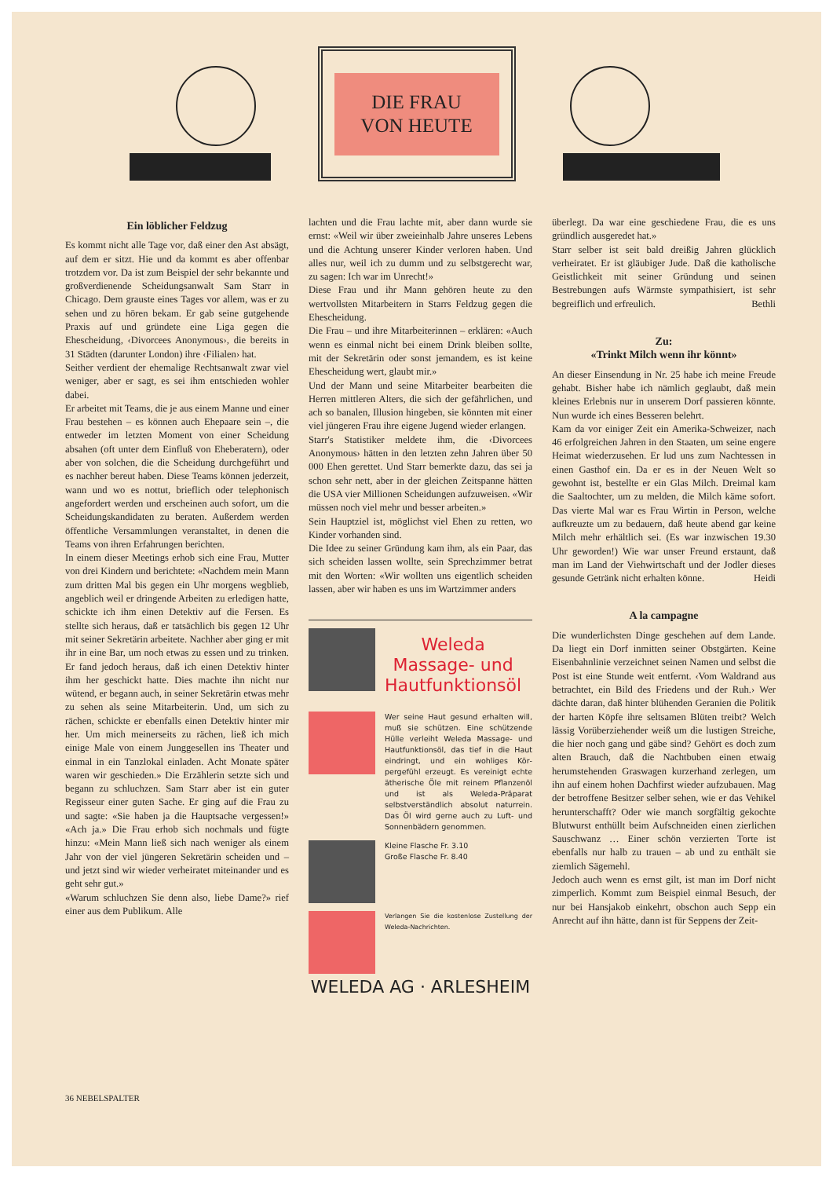DIE FRAU
VON HEUTE
Ein löblicher Feldzug
Es kommt nicht alle Tage vor, daß einer den Ast absägt, auf dem er sitzt. Hie und da kommt es aber offenbar trotzdem vor. Da ist zum Beispiel der sehr bekannte und groß­verdienende Scheidungsanwalt Sam Starr in Chicago. Dem grauste eines Tages vor allem, was er zu sehen und zu hören bekam. Er gab seine gutgehende Praxis auf und gründete eine Liga gegen die Ehescheidung, ‹Divorcees Anonymous›, die bereits in 31 Städten (dar­unter London) ihre ‹Filialen› hat.
Seither verdient der ehemalige Rechtsanwalt zwar viel weniger, aber er sagt, es sei ihm entschieden wohler dabei.
Er arbeitet mit Teams, die je aus einem Manne und einer Frau bestehen – es können auch Ehepaare sein –, die entweder im letz­ten Moment von einer Scheidung absahen (oft unter dem Einfluß von Eheberatern), oder aber von solchen, die die Scheidung durchgeführt und es nachher bereut haben. Diese Teams können jederzeit, wann und wo es nottut, brieflich oder telephonisch ange­fordert werden und erscheinen auch sofort, um die Scheidungskandidaten zu beraten. Außerdem werden öffentliche Versammlun­gen veranstaltet, in denen die Teams von ihren Erfahrungen berichten.
In einem dieser Meetings erhob sich eine Frau, Mutter von drei Kindern und berichtete: «Nachdem mein Mann zum dritten Mal bis gegen ein Uhr morgens wegblieb, angeblich weil er dringende Arbeiten zu erledigen hatte, schickte ich ihm einen Detektiv auf die Fer­sen. Es stellte sich heraus, daß er tatsächlich bis gegen 12 Uhr mit seiner Sekretärin ar­beitete. Nachher aber ging er mit ihr in eine Bar, um noch etwas zu essen und zu trinken. Er fand jedoch heraus, daß ich einen Detek­tiv hinter ihm her geschickt hatte. Dies machte ihn nicht nur wütend, er begann auch, in seiner Sekretärin etwas mehr zu sehen als seine Mitarbeiterin. Und, um sich zu rächen, schickte er ebenfalls einen De­tektiv hinter mir her. Um mich meinerseits zu rächen, ließ ich mich einige Male von ei­nem Junggesellen ins Theater und einmal in ein Tanzlokal einladen. Acht Monate später waren wir geschieden.» Die Erzählerin setzte sich und begann zu schluchzen. Sam Starr aber ist ein guter Regisseur einer guten Sa­che. Er ging auf die Frau zu und sagte: «Sie haben ja die Hauptsache vergessen!» «Ach ja.» Die Frau erhob sich nochmals und fügte hinzu: «Mein Mann ließ sich nach weniger als einem Jahr von der viel jüngeren Sekre­tärin scheiden und – und jetzt sind wir wie­der verheiratet miteinander und es geht sehr gut.»
«Warum schluchzen Sie denn also, liebe Dame?» rief einer aus dem Publikum. Alle
lachten und die Frau lachte mit, aber dann wurde sie ernst: «Weil wir über zweieinhalb Jahre unseres Lebens und die Achtung un­serer Kinder verloren haben. Und alles nur, weil ich zu dumm und zu selbstgerecht war, zu sagen: Ich war im Unrecht!»
Diese Frau und ihr Mann gehören heute zu den wertvollsten Mitarbeitern in Starrs Feld­zug gegen die Ehescheidung.
Die Frau – und ihre Mitarbeiterinnen – er­klären: «Auch wenn es einmal nicht bei ei­nem Drink bleiben sollte, mit der Sekretärin oder sonst jemandem, es ist keine Eheschei­dung wert, glaubt mir.»
Und der Mann und seine Mitarbeiter bear­beiten die Herren mittleren Alters, die sich der gefährlichen, und ach so banalen, Illusion hingeben, sie könnten mit einer viel jüngeren Frau ihre eigene Jugend wieder erlangen.
Starr's Statistiker meldete ihm, die ‹Divor­cees Anonymous› hätten in den letzten zehn Jahren über 50 000 Ehen gerettet. Und Starr bemerkte dazu, das sei ja schon sehr nett, aber in der gleichen Zeitspanne hätten die USA vier Millionen Scheidungen aufzuwei­sen. «Wir müssen noch viel mehr und besser arbeiten.»
Sein Hauptziel ist, möglichst viel Ehen zu retten, wo Kinder vorhanden sind.
Die Idee zu seiner Gründung kam ihm, als ein Paar, das sich scheiden lassen wollte, sein Sprechzimmer betrat mit den Worten: «Wir wollten uns eigentlich scheiden lassen, aber wir haben es uns im Wartzimmer anders
Weleda
Massage- und
Hautfunktionsöl
Wer seine Haut gesund erhal­ten will, muß sie schützen. Eine schützende Hülle verleiht Weleda Massage- und Haut­funktionsöl, das tief in die Haut eindringt, und ein wohliges Kör­pergefühl erzeugt. Es vereinigt echte ätherische Öle mit reinem Pflanzenöl und ist als Weleda-Präparat selbstverständlich ab­solut naturrein. Das Öl wird gerne auch zu Luft- und Sonnen­bädern genommen.
Kleine Flasche Fr. 3.10
Große Flasche Fr. 8.40
Verlangen Sie die kostenlose Zustel­lung der Weleda-Nachrichten.
WELEDA AG · ARLESHEIM
überlegt. Da war eine geschiedene Frau, die es uns gründlich ausgeredet hat.»
Starr selber ist seit bald dreißig Jahren glück­lich verheiratet. Er ist gläubiger Jude. Daß die katholische Geistlichkeit mit seiner Gründung und seinen Bestrebungen aufs Wärmste sympathisiert, ist sehr begreiflich und erfreulich. Bethli
Zu:
«Trinkt Milch wenn ihr könnt»
An dieser Einsendung in Nr. 25 habe ich meine Freude gehabt. Bisher habe ich näm­lich geglaubt, daß mein kleines Erlebnis nur in unserem Dorf passieren könnte. Nun wur­de ich eines Besseren belehrt.
Kam da vor einiger Zeit ein Amerika-Schweizer, nach 46 erfolgreichen Jahren in den Staaten, um seine engere Heimat wieder­zusehen. Er lud uns zum Nachtessen in einen Gasthof ein. Da er es in der Neuen Welt so gewohnt ist, bestellte er ein Glas Milch. Dreimal kam die Saaltochter, um zu melden, die Milch käme sofort. Das vierte Mal war es Frau Wirtin in Person, welche aufkreuzte um zu bedauern, daß heute abend gar keine Milch mehr erhältlich sei. (Es war inzwischen 19.30 Uhr geworden!) Wie war unser Freund erstaunt, daß man im Land der Viehwirt­schaft und der Jodler dieses gesunde Getränk nicht erhalten könne. Heidi
A la campagne
Die wunderlichsten Dinge geschehen auf dem Lande. Da liegt ein Dorf inmitten seiner Obstgärten. Keine Eisenbahnlinie verzeich­net seinen Namen und selbst die Post ist eine Stunde weit entfernt. ‹Vom Waldrand aus betrachtet, ein Bild des Friedens und der Ruh.› Wer dächte daran, daß hinter blühen­den Geranien die Politik der harten Köpfe ihre seltsamen Blüten treibt? Welch lässig Vorüberziehender weiß um die lustigen Strei­che, die hier noch gang und gäbe sind? Ge­hört es doch zum alten Brauch, daß die Nachtbuben einen etwaig herumstehenden Graswagen kurzerhand zerlegen, um ihn auf einem hohen Dachfirst wieder aufzubauen. Mag der betroffene Besitzer selber sehen, wie er das Vehikel herunterschafft? Oder wie manch sorgfältig gekochte Blutwurst enthüllt beim Aufschneiden einen zierlichen Sau­schwanz … Einer schön verzierten Torte ist ebenfalls nur halb zu trauen – ab und zu enthält sie ziemlich Sägemehl.
Jedoch auch wenn es ernst gilt, ist man im Dorf nicht zimperlich. Kommt zum Beispiel einmal Besuch, der nur bei Hansjakob ein­kehrt, obschon auch Sepp ein Anrecht auf ihn hätte, dann ist für Seppens der Zeit-
36 NEBELSPALTER